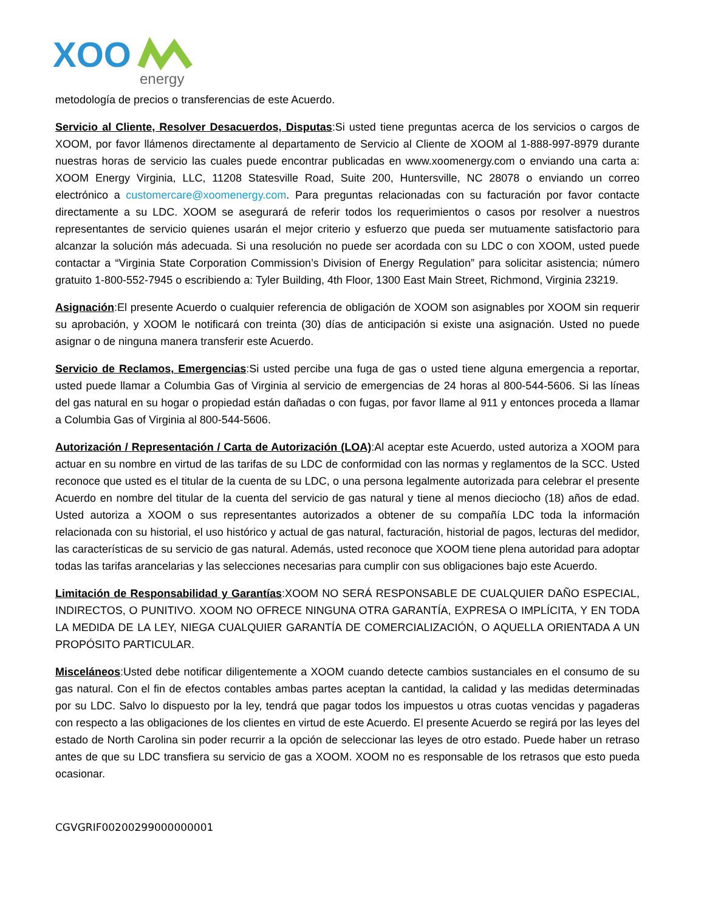XOO
energy
metodología de precios o transferencias de este Acuerdo.
Servicio al Cliente, Resolver Desacuerdos, Disputas:Si usted tiene preguntas acerca de los servicios o cargos de XOOM, por favor llámenos directamente al departamento de Servicio al Cliente de XOOM al 1-888-997-8979 durante nuestras horas de servicio las cuales puede encontrar publicadas en www.xoomenergy.com o enviando una carta a: XOOM Energy Virginia, LLC, 11208 Statesville Road, Suite 200, Huntersville, NC 28078 o enviando un correo electrónico a customercare@xoomenergy.com. Para preguntas relacionadas con su facturación por favor contacte directamente a su LDC. XOOM se asegurará de referir todos los requerimientos o casos por resolver a nuestros representantes de servicio quienes usarán el mejor criterio y esfuerzo que pueda ser mutuamente satisfactorio para alcanzar la solución más adecuada. Si una resolución no puede ser acordada con su LDC o con XOOM, usted puede contactar a “Virginia State Corporation Commission’s Division of Energy Regulation” para solicitar asistencia; número gratuito 1-800-552-7945 o escribiendo a: Tyler Building, 4th Floor, 1300 East Main Street, Richmond, Virginia 23219.
Asignación:El presente Acuerdo o cualquier referencia de obligación de XOOM son asignables por XOOM sin requerir su aprobación, y XOOM le notificará con treinta (30) días de anticipación si existe una asignación. Usted no puede asignar o de ninguna manera transferir este Acuerdo.
Servicio de Reclamos, Emergencias:Si usted percibe una fuga de gas o usted tiene alguna emergencia a reportar, usted puede llamar a Columbia Gas of Virginia al servicio de emergencias de 24 horas al 800-544-5606. Si las líneas del gas natural en su hogar o propiedad están dañadas o con fugas, por favor llame al 911 y entonces proceda a llamar a Columbia Gas of Virginia al 800-544-5606.
Autorización / Representación / Carta de Autorización (LOA):Al aceptar este Acuerdo, usted autoriza a XOOM para actuar en su nombre en virtud de las tarifas de su LDC de conformidad con las normas y reglamentos de la SCC. Usted reconoce que usted es el titular de la cuenta de su LDC, o una persona legalmente autorizada para celebrar el presente Acuerdo en nombre del titular de la cuenta del servicio de gas natural y tiene al menos dieciocho (18) años de edad. Usted autoriza a XOOM o sus representantes autorizados a obtener de su compañía LDC toda la información relacionada con su historial, el uso histórico y actual de gas natural, facturación, historial de pagos, lecturas del medidor, las características de su servicio de gas natural. Además, usted reconoce que XOOM tiene plena autoridad para adoptar todas las tarifas arancelarias y las selecciones necesarias para cumplir con sus obligaciones bajo este Acuerdo.
Limitación de Responsabilidad y Garantías:XOOM NO SERÁ RESPONSABLE DE CUALQUIER DAÑO ESPECIAL, INDIRECTOS, O PUNITIVO. XOOM NO OFRECE NINGUNA OTRA GARANTÍA, EXPRESA O IMPLÍCITA, Y EN TODA LA MEDIDA DE LA LEY, NIEGA CUALQUIER GARANTÍA DE COMERCIALIZACIÓN, O AQUELLA ORIENTADA A UN PROPÓSITO PARTICULAR.
Misceláneos:Usted debe notificar diligentemente a XOOM cuando detecte cambios sustanciales en el consumo de su gas natural. Con el fin de efectos contables ambas partes aceptan la cantidad, la calidad y las medidas determinadas por su LDC. Salvo lo dispuesto por la ley, tendrá que pagar todos los impuestos u otras cuotas vencidas y pagaderas con respecto a las obligaciones de los clientes en virtud de este Acuerdo. El presente Acuerdo se regirá por las leyes del estado de North Carolina sin poder recurrir a la opción de seleccionar las leyes de otro estado. Puede haber un retraso antes de que su LDC transfiera su servicio de gas a XOOM. XOOM no es responsable de los retrasos que esto pueda ocasionar.
CGVGRIF00200299000000001